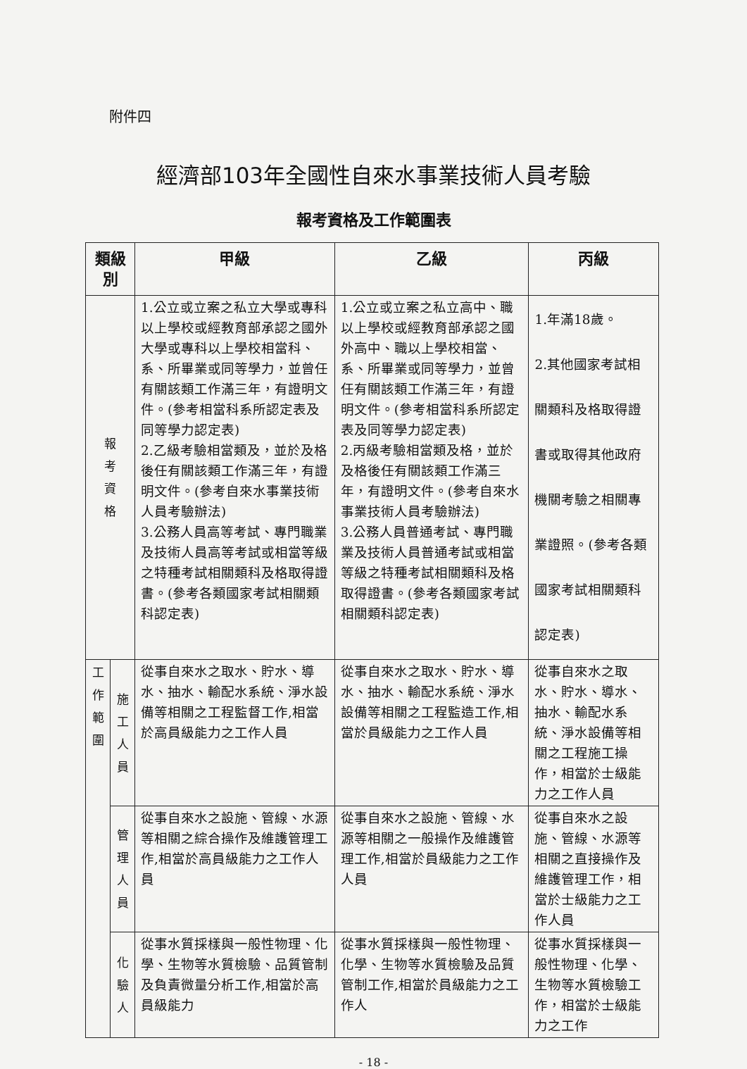附件四
經濟部103年全國性自來水事業技術人員考驗
報考資格及工作範圍表
| 類級別 | | 甲級 | 乙級 | 丙級 |
| --- | --- | --- | --- | --- |
| 報 考 資 格 | | 1.公立或立案之私立大學或專科以上學校或經教育部承認之國外大學或專科以上學校相當科、系、所畢業或同等學力，並曾任有關該類工作滿三年，有證明文件。(參考相當科系所認定表及同等學力認定表) 2.乙級考驗相當類及，並於及格後任有關該類工作滿三年，有證明文件。(參考自來水事業技術人員考驗辦法) 3.公務人員高等考試、專門職業及技術人員高等考試或相當等級之特種考試相關類科及格取得證書。(參考各類國家考試相關類科認定表) | 1.公立或立案之私立高中、職以上學校或經教育部承認之國外高中、職以上學校相當、系、所畢業或同等學力，並曾任有關該類工作滿三年，有證明文件。(參考相當科系所認定表及同等學力認定表) 2.丙級考驗相當類及格，並於及格後任有關該類工作滿三年，有證明文件。(參考自來水事業技術人員考驗辦法) 3.公務人員普通考試、專門職業及技術人員普通考試或相當等級之特種考試相關類科及格取得證書。(參考各類國家考試相關類科認定表) | 1.年滿18歲。 2.其他國家考試相關類科及格取得證書或取得其他政府機關考驗之相關專業證照。(參考各類國家考試相關類科認定表) |
| 工 作 範 圍 | 施 工 人 員 | 從事自來水之取水、貯水、導水、抽水、輸配水系統、淨水設備等相關之工程監督工作,相當於高員級能力之工作人員 | 從事自來水之取水、貯水、導水、抽水、輸配水系統、淨水設備等相關之工程監造工作,相當於員級能力之工作人員 | 從事自來水之取水、貯水、導水、抽水、輸配水系統、淨水設備等相關之工程施工操作，相當於士級能力之工作人員 |
| | 管 理 人 員 | 從事自來水之設施、管線、水源等相關之綜合操作及維護管理工作,相當於高員級能力之工作人員 | 從事自來水之設施、管線、水源等相關之一般操作及維護管理工作,相當於員級能力之工作人員 | 從事自來水之設施、管線、水源等相關之直接操作及維護管理工作，相當於士級能力之工作人員 |
| | 化 驗 人 | 從事水質採樣與一般性物理、化學、生物等水質檢驗、品質管制及負責微量分析工作,相當於高員級能力 | 從事水質採樣與一般性物理、化學、生物等水質檢驗及品質管制工作,相當於員級能力之工作人 | 從事水質採樣與一般性物理、化學、生物等水質檢驗工作，相當於士級能力之工作 |
- 18 -